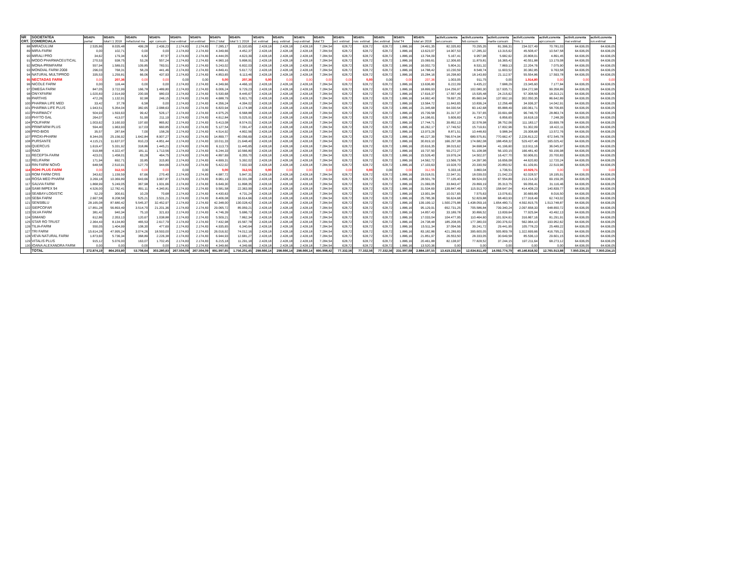| NR | SOCIETATEA | MS40% | MS40% | MS40% | MS40% | MS40% | MS40% | MS40% | MS40% | MS40% | MS40% | MS40% | MS40% | MS40% | MS40% | MS40% | MS40% | MS40% | activit.curenta | activit.curenta | activit.curenta | activit.curenta | activit.curenta | activit.curenta | activit.curenta |
| --- | --- | --- | --- | --- | --- | --- | --- | --- | --- | --- | --- | --- | --- | --- | --- | --- | --- | --- | --- | --- | --- | --- | --- | --- | --- |
| CRT. | COMERCIALA | partial | total t 1 2018 | nefacturat ma | apr. consum | mai estimat | iun.estimat | trim.2 total | total S 1 2018 | iul. estimat | aug. estimat | sep.estimat | total T3 | oct. estimat | nov. estimat | dec.estimat | total T4 | total an 2018 | ian.consum | feb.consum | martie consum | Trim. 1 | apr.consum | mai estimat | iun.estimat |
| 88 | MIRACULUM | 2.535,86 | 8.035,48 | 499,28 | 2.436,23 | 2.174,83 | 2.174,83 | 7.285,17 | 15.320,65 | 2.428,18 | 2.428,18 | 2.428,18 | 7.284,54 | 628,72 | 628,72 | 628,72 | 1.886,16 | 24.491,35 | 82.335,83 | 70.295,35 | 81.396,31 | 234.027,49 | 70.781,03 | 64.636,05 | 64.636,05 |
| 89 | MIRA-FARM | 0,00 | 102,71 | 0,00 | 0,00 | 2.174,83 | 2.174,83 | 4.349,66 | 4.452,37 | 2.428,18 | 2.428,18 | 2.428,18 | 7.284,54 | 628,72 | 628,72 | 628,72 | 1.886,16 | 13.623,07 | 14.907,53 | 17.285,32 | 13.315,62 | 45.508,47 | 10.547,58 | 64.636,05 | 64.636,05 |
| 90 | MIRALI PRO | 34,62 | 179,34 | 6,82 | 87,57 | 2.174,83 | 2.174,83 | 4.444,05 | 4.623,39 | 2.428,18 | 2.428,18 | 2.428,18 | 7.284,54 | 628,72 | 628,72 | 628,72 | 1.886,16 | 13.794,09 | 5.167,41 | 9.957,98 | 5.682,62 | 20.808,01 | 4.891,45 | 64.636,05 | 64.636,05 |
| 91 | MODO PHARMACEUTICAL | 270,53 | 938,75 | 53,26 | 557,24 | 2.174,83 | 2.174,83 | 4.960,16 | 5.898,91 | 2.428,18 | 2.428,18 | 2.428,18 | 7.284,54 | 628,72 | 628,72 | 628,72 | 1.886,16 | 15.069,61 | 12.306,65 | 11.879,81 | 16.365,42 | 40.551,88 | 13.179,08 | 64.636,05 | 64.636,05 |
| 92 | MONA-PRIMFARM | 557,94 | 1.589,01 | 109,85 | 783,51 | 2.174,83 | 2.174,83 | 5.243,02 | 6.832,03 | 2.428,18 | 2.428,18 | 2.428,18 | 7.284,54 | 628,72 | 628,72 | 628,72 | 1.886,16 | 16.002,73 | 5.804,31 | 8.531,32 | 7.869,13 | 22.204,76 | 7.075,90 | 64.636,05 | 64.636,05 |
| 93 | MONDIAL FARM 2008 | 296,03 | 768,31 | 58,29 | 441,46 | 2.174,83 | 2.174,83 | 4.849,41 | 5.617,72 | 2.428,18 | 2.428,18 | 2.428,18 | 7.284,54 | 628,72 | 628,72 | 628,72 | 1.886,16 | 14.788,42 | 10.230,59 | 8.548,74 | 11.603,52 | 30.382,85 | 9.763,58 | 64.636,05 | 64.636,05 |
| 94 | NATURAL MULTIPROD | 335,53 | 1.259,81 | 66,06 | 437,93 | 2.174,83 | 2.174,83 | 4.853,65 | 6.113,46 | 2.428,18 | 2.428,18 | 2.428,18 | 7.284,54 | 628,72 | 628,72 | 628,72 | 1.886,16 | 15.284,16 | 16.298,60 | 18.143,69 | 21.112,57 | 55.554,86 | 17.593,78 | 64.636,05 | 64.636,05 |
| 95 | NECTADAS FARM | 0,00 | 207,36 | 0,00 | 0,00 | 0,00 | 0,00 | 0,00 | 207,36 | 0,00 | 0,00 | 0,00 | 0,00 | 0,00 | 0,00 | 0,00 | 0,00 | 207,36 | 1.003,05 | 911,75 | 0,00 | 1.914,80 | 0,00 | 0,00 | 0,00 |
| 96 | NICOLE FARM | 0,00 | 116,44 | 0,00 | 0,00 | 2.174,83 | 2.174,83 | 4.349,66 | 4.466,10 | 2.428,18 | 2.428,18 | 2.428,18 | 7.284,54 | 628,72 | 628,72 | 628,72 | 1.886,16 | 13.636,80 | 6.222,09 | 9.435,22 | 7.688,29 | 23.345,60 | 7.177,84 | 64.636,05 | 64.636,05 |
| 97 | OMEGA FARM | 847,05 | 3.722,99 | 166,78 | 1.489,80 | 2.174,83 | 2.174,83 | 6.006,24 | 9.729,23 | 2.428,18 | 2.428,18 | 2.428,18 | 7.284,54 | 628,72 | 628,72 | 628,72 | 1.886,16 | 18.899,93 | 114.256,97 | 102.080,30 | 117.935,71 | 334.272,98 | 99.358,89 | 64.636,05 | 64.636,05 |
| 98 | ONYXFARM | 1.020,83 | 2.914,99 | 200,99 | 980,03 | 2.174,83 | 2.174,83 | 5.530,68 | 8.445,67 | 2.428,18 | 2.428,18 | 2.428,18 | 7.284,54 | 628,72 | 628,72 | 628,72 | 1.886,16 | 17.616,37 | 17.557,49 | 15.535,48 | 24.215,62 | 57.308,59 | 18.313,21 | 64.636,05 | 64.636,05 |
| 99 | PARTHIS | 472,26 | 1.132,91 | 92,98 | 246,15 | 2.174,83 | 2.174,83 | 4.688,79 | 5.821,70 | 2.428,18 | 2.428,18 | 2.428,18 | 7.284,54 | 628,72 | 628,72 | 628,72 | 1.886,16 | 14.992,40 | 78.697,25 | 85.660,94 | 137.692,16 | 302.050,35 | 86.642,89 | 64.636,05 | 64.636,05 |
| 100 | PHARMA LIFE MED | 33,42 | 37,78 | 6,58 | 0,00 | 2.174,83 | 2.174,83 | 4.356,24 | 4.394,02 | 2.428,18 | 2.428,18 | 2.428,18 | 7.284,54 | 628,72 | 628,72 | 628,72 | 1.886,16 | 13.564,72 | 11.843,65 | 10.836,24 | 12.256,48 | 34.936,37 | 14.042,91 | 64.636,05 | 64.636,05 |
| 101 | PHARMA LIFE PLUS | 1.943,51 | 5.354,04 | 382,65 | 2.088,63 | 2.174,83 | 2.174,83 | 6.820,94 | 12.174,98 | 2.428,18 | 2.428,18 | 2.428,18 | 7.284,54 | 628,72 | 628,72 | 628,72 | 1.886,16 | 21.345,68 | 64.030,54 | 60.142,68 | 65.888,49 | 190.061,71 | 58.706,65 | 64.636,05 | 64.636,05 |
| 102 | PHARMACY | 504,93 | 1.593,63 | 99,42 | 526,17 | 2.174,83 | 2.174,83 | 4.975,25 | 6.568,88 | 2.428,18 | 2.428,18 | 2.428,18 | 7.284,54 | 628,72 | 628,72 | 628,72 | 1.886,16 | 15.739,58 | 31.317,37 | 31.737,65 | 33.691,68 | 96.746,70 | 28.863,74 | 64.636,05 | 64.636,05 |
| 103 | PHYTO GAL | 264,07 | 413,07 | 51,99 | 211,19 | 2.174,83 | 2.174,83 | 4.612,84 | 5.025,91 | 2.428,18 | 2.428,18 | 2.428,18 | 7.284,54 | 628,72 | 628,72 | 628,72 | 1.886,16 | 14.196,61 | 5.606,83 | 4.154,71 | 6.856,65 | 16.618,19 | 7.248,39 | 64.636,05 | 64.636,05 |
| 104 | POLIFARM | 1.003,62 | 3.160,93 | 197,60 | 865,82 | 2.174,83 | 2.174,83 | 5.413,08 | 8.574,01 | 2.428,18 | 2.428,18 | 2.428,18 | 7.284,54 | 628,72 | 628,72 | 628,72 | 1.886,16 | 17.744,71 | 39.852,13 | 32.578,98 | 38.752,06 | 111.183,17 | 33.699,78 | 64.636,05 | 64.636,05 |
| 105 | PRIMFARM PLUS | 594,40 | 1.963,93 | 117,03 | 660,85 | 2.174,83 | 2.174,83 | 5.127,54 | 7.091,47 | 2.428,18 | 2.428,18 | 2.428,18 | 7.284,54 | 628,72 | 628,72 | 628,72 | 1.886,16 | 16.262,17 | 17.749,52 | 15.719,61 | 17.832,96 | 51.302,09 | 18.422,11 | 64.636,05 | 64.636,05 |
| 106 | PRO-BIOS | 35,57 | 287,64 | 7,00 | 158,26 | 2.174,83 | 2.174,83 | 4.514,92 | 4.802,56 | 2.428,18 | 2.428,18 | 2.428,18 | 7.284,54 | 628,72 | 628,72 | 628,72 | 1.886,16 | 13.973,26 | 8.871,51 | 10.448,83 | 9.988,34 | 29.308,68 | 13.572,76 | 64.636,05 | 64.636,05 |
| 107 | PROXI-PHARM | 8.344,05 | 25.156,92 | 1.642,84 | 8.907,27 | 2.174,83 | 2.174,83 | 14.899,77 | 40.056,69 | 2.428,18 | 2.428,18 | 2.428,18 | 7.284,54 | 628,72 | 628,72 | 628,72 | 1.886,16 | 49.227,39 | 766.574,94 | 689.575,81 | 770.662,47 | 2.226.813,22 | 672.545,78 | 64.636,05 | 64.636,05 |
| 108 | PURSANTE | 4.115,21 | 11.637,07 | 810,23 | 4.851,44 | 2.174,83 | 2.174,83 | 10.011,33 | 21.648,40 | 2.428,18 | 2.428,18 | 2.428,18 | 7.284,54 | 628,72 | 628,72 | 628,72 | 1.886,16 | 30.819,10 | 166.297,08 | 174.682,08 | 188.458,32 | 529.437,48 | 165.025,42 | 64.636,05 | 64.636,05 |
| 109 | QUERCUS | 1.619,47 | 5.331,92 | 318,86 | 1.445,21 | 2.174,83 | 2.174,83 | 6.113,73 | 11.445,65 | 2.428,18 | 2.428,18 | 2.428,18 | 7.284,54 | 628,72 | 628,72 | 628,72 | 1.886,16 | 20.616,35 | 38.015,62 | 34.698,94 | 41.196,60 | 113.911,16 | 36.045,97 | 64.636,05 | 64.636,05 |
| 110 | RADI | 919,88 | 4.322,47 | 181,11 | 1.713,56 | 2.174,83 | 2.174,83 | 6.244,33 | 10.566,80 | 2.428,18 | 2.428,18 | 2.428,18 | 7.284,54 | 628,72 | 628,72 | 628,72 | 1.886,16 | 19.737,50 | 59.272,27 | 51.108,98 | 56.100,15 | 166.481,40 | 59.156,98 | 64.636,05 | 64.636,05 |
| 111 | RECEPTA-FARM | 423,01 | 1.458,01 | 83,28 | 464,75 | 2.174,83 | 2.174,83 | 4.897,69 | 6.355,70 | 2.428,18 | 2.428,18 | 2.428,18 | 7.284,54 | 628,72 | 628,72 | 628,72 | 1.886,16 | 15.526,40 | 19.976,24 | 14.502,07 | 16.427,70 | 50.906,01 | 20.700,83 | 64.636,05 | 64.636,05 |
| 112 | RELIFARM | 171,94 | 692,71 | 33,85 | 315,80 | 2.174,83 | 2.174,83 | 4.699,31 | 5.392,02 | 2.428,18 | 2.428,18 | 2.428,18 | 7.284,54 | 628,72 | 628,72 | 628,72 | 1.886,16 | 14.562,72 | 13.566,79 | 14.397,96 | 16.656,08 | 44.620,83 | 12.720,24 | 64.636,05 | 64.636,05 |
| 113 | RIN FARM NOVO | 648,58 | 2.510,91 | 127,70 | 944,66 | 2.174,83 | 2.174,83 | 5.422,02 | 7.932,93 | 2.428,18 | 2.428,18 | 2.428,18 | 7.284,54 | 628,72 | 628,72 | 628,72 | 1.886,16 | 17.103,63 | 19.928,70 | 20.330,59 | 20.850,52 | 61.109,81 | 22.519,96 | 64.636,05 | 64.636,05 |
| 114 | ROHI PLUS FARM | 0,00 | 312,55 | 0,00 | 0,00 | 0,00 | 0,00 | 0,00 | 312,55 | 0,00 | 0,00 | 0,00 | 0,00 | 0,00 | 0,00 | 0,00 | 0,00 | 312,55 | 5.333,16 | 3.860,04 | 1.736,51 | 10.929,71 | 0,00 | 0,00 | 0,00 |
| 115 | ROM FARM CRIS | 343,62 | 1.159,59 | 67,66 | 270,40 | 2.174,83 | 2.174,83 | 4.687,72 | 5.847,31 | 2.428,18 | 2.428,18 | 2.428,18 | 7.284,54 | 628,72 | 628,72 | 628,72 | 1.886,16 | 15.018,01 | 22.947,31 | 18.039,03 | 21.042,23 | 62.028,57 | 18.195,91 | 64.636,05 | 64.636,05 |
| 116 | ROSA MED PHARM | 3.269,18 | 10.369,89 | 643,66 | 3.967,87 | 2.174,83 | 2.174,83 | 8.961,19 | 19.331,08 | 2.428,18 | 2.428,18 | 2.428,18 | 7.284,54 | 628,72 | 628,72 | 628,72 | 1.886,16 | 28.501,78 | 77.135,40 | 68.524,03 | 67.554,89 | 213.214,32 | 69.159,35 | 64.636,05 | 64.636,05 |
| 117 | SALVIA FARM | 1.868,99 | 5.249,05 | 367,98 | 1.931,66 | 2.174,83 | 2.174,83 | 6.649,30 | 11.898,35 | 2.428,18 | 2.428,18 | 2.428,18 | 7.284,54 | 628,72 | 628,72 | 628,72 | 1.886,16 | 21.069,05 | 33.843,47 | 29.899,19 | 35.313,75 | 99.056,41 | 31.116,46 | 64.636,05 | 64.636,05 |
| 118 | SAMI IMPEX 94 | 4.526,00 | 12.782,41 | 891,11 | 4.340,81 | 2.174,83 | 2.174,83 | 9.581,58 | 22.363,99 | 2.428,18 | 2.428,18 | 2.428,18 | 7.284,54 | 628,72 | 628,72 | 628,72 | 1.886,16 | 31.534,69 | 139.847,49 | 115.913,70 | 158.647,04 | 414.408,23 | 140.839,77 | 64.636,05 | 64.636,05 |
| 119 | SEABAY-LOGISTIC | 52,29 | 300,61 | 10,29 | 70,68 | 2.174,83 | 2.174,83 | 4.430,63 | 4.731,24 | 2.428,18 | 2.428,18 | 2.428,18 | 7.284,54 | 628,72 | 628,72 | 628,72 | 1.886,16 | 13.901,94 | 10.017,65 | 7.575,63 | 13.076,61 | 30.669,89 | 8.016,50 | 64.636,05 | 64.636,05 |
| 120 | SEBA FARM | 2.667,58 | 8.208,58 | 525,21 | 3.531,21 | 2.174,83 | 2.174,83 | 8.406,08 | 16.614,66 | 2.428,18 | 2.428,18 | 2.428,18 | 7.284,54 | 628,72 | 628,72 | 628,72 | 1.886,16 | 25.785,36 | 56.624,68 | 52.829,88 | 68.463,93 | 177.918,49 | 62.743,02 | 64.636,05 | 64.636,05 |
| 121 | SENSIBLU | 28.165,08 | 87.680,42 | 5.545,37 | 32.452,97 | 2.174,83 | 2.174,83 | 42.348,00 | 130.028,42 | 2.428,18 | 2.428,18 | 2.428,18 | 7.284,54 | 628,72 | 628,72 | 628,72 | 1.886,16 | 139.199,12 | 1.500.275,88 | 1.438.059,16 | 1.654.480,71 | 4.592.815,75 | 1.513.748,87 | 64.636,05 | 64.636,05 |
| 122 | SIEPCOFAR | 17.851,28 | 56.893,49 | 3.514,70 | 21.201,36 | 2.174,83 | 2.174,83 | 29.065,72 | 85.959,21 | 2.428,18 | 2.428,18 | 2.428,18 | 7.284,54 | 628,72 | 628,72 | 628,72 | 1.886,16 | 95.129,91 | 652.731,25 | 705.586,84 | 739.340,24 | 2.097.658,33 | 648.650,72 | 64.636,05 | 64.636,05 |
| 123 | SILVA FARM | 381,42 | 940,34 | 75,10 | 321,63 | 2.174,83 | 2.174,83 | 4.746,39 | 5.686,73 | 2.428,18 | 2.428,18 | 2.428,18 | 7.284,54 | 628,72 | 628,72 | 628,72 | 1.886,16 | 14.857,43 | 33.189,78 | 30.896,52 | 13.839,64 | 77.925,94 | 43.492,13 | 64.636,05 | 64.636,05 |
| 124 | SIMAND | 612,86 | 2.353,13 | 120,67 | 1.038,88 | 2.174,83 | 2.174,83 | 5.509,21 | 7.862,34 | 2.428,18 | 2.428,18 | 2.428,18 | 7.284,54 | 628,72 | 628,72 | 628,72 | 1.886,16 | 17.033,04 | 104.477,95 | 110.464,60 | 101.924,61 | 316.867,16 | 81.291,91 | 64.636,05 | 64.636,05 |
| 125 | STAR RO TRUST | 2.364,43 | 8.134,80 | 465,53 | 2.617,79 | 2.174,83 | 2.174,83 | 7.432,98 | 15.567,78 | 2.428,18 | 2.428,18 | 2.428,18 | 7.284,54 | 628,72 | 628,72 | 628,72 | 1.886,16 | 24.738,48 | 185.208,05 | 177.380,03 | 200.376,02 | 562.964,10 | 193.952,62 | 64.636,05 | 64.636,05 |
| 126 | TILIA-FARM | 550,05 | 1.404,99 | 108,30 | 477,69 | 2.174,83 | 2.174,83 | 4.935,65 | 6.340,64 | 2.428,18 | 2.428,18 | 2.428,18 | 7.284,54 | 628,72 | 628,72 | 628,72 | 1.886,16 | 15.511,34 | 37.094,56 | 39.241,72 | 29.441,95 | 105.778,23 | 25.489,22 | 64.636,05 | 64.636,05 |
| 127 | TRI FARM | 15.614,28 | 47.995,24 | 3.074,26 | 18.593,00 | 2.174,83 | 2.174,83 | 26.016,92 | 74.012,16 | 2.428,18 | 2.428,18 | 2.428,18 | 7.284,54 | 628,72 | 628,72 | 628,72 | 1.886,16 | 83.182,86 | 421.289,83 | 395.600,05 | 505.809,78 | 1.322.699,66 | 416.795,21 | 64.636,05 | 64.636,05 |
| 128 | VEVA NATURAL FARM | 1.873,60 | 5.736,34 | 368,89 | 2.226,38 | 2.174,83 | 2.174,83 | 6.944,93 | 12.681,27 | 2.428,18 | 2.428,18 | 2.428,18 | 7.284,54 | 628,72 | 628,72 | 628,72 | 1.886,16 | 21.851,97 | 26.553,50 | 28.333,05 | 30.649,58 | 85.536,13 | 29.601,15 | 64.636,05 | 64.636,05 |
| 129 | VITALIS PLUS | 915,12 | 5.076,00 | 163,07 | 1.702,45 | 2.174,83 | 2.174,83 | 6.215,18 | 11.291,18 | 2.428,18 | 2.428,18 | 2.428,18 | 7.284,54 | 628,72 | 628,72 | 628,72 | 1.886,16 | 20.461,88 | 82.138,97 | 77.828,52 | 37.244,15 | 197.211,64 | 68.273,12 | 64.636,05 | 64.636,05 |
| 130 | IOANA ALEXANDRA FARM | 0,00 | 0,00 | 0,00 | 0,00 | 2.174,83 | 2.174,83 | 4.349,66 | 4.349,66 | 2.428,18 | 2.428,18 | 2.428,18 | 7.284,54 | 628,72 | 628,72 | 628,72 | 1.886,16 | 13.520,36 | 0,00 | 0,00 | 0,00 | 0,00 | 0,00 | 64.636,05 | 64.636,05 |
| | TOTAL | 272.874,19 | 864.203,80 | 53.708,64 | 303.280,83 | 267.504,09 | 267.504,09 | 891.997,65 | 1.756.201,45 | 298.666,14 | 298.666,14 | 298.666,14 | 895.998,42 | 77.332,56 | 77.332,56 | 77.332,56 | 231.997,68 | 2.884.197,55 | 13.419.232,64 | 12.634.811,49 | 14.092.774,79 | 40.146.818,92 | 12.765.913,88 | 7.950.234,15 | 7.950.234,15 |